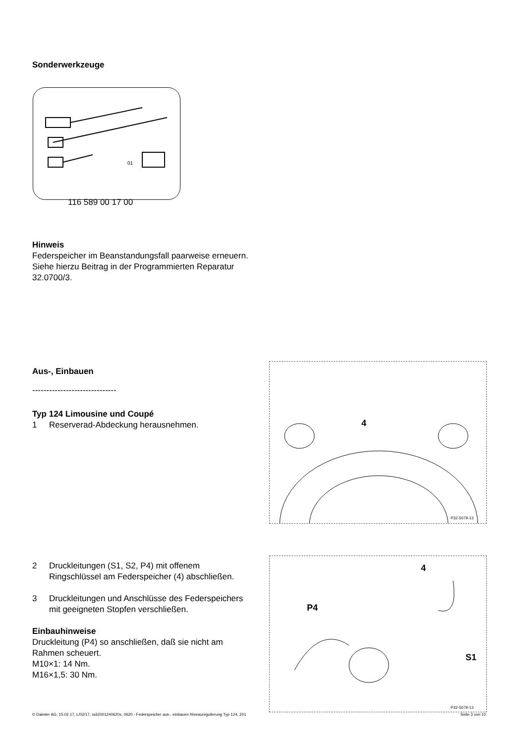Sonderwerkzeuge
01
116 589 00 17 00
Hinweis
Federspeicher im Beanstandungsfall paarweise erneuern. Siehe hierzu Beitrag in der Programmierten Reparatur 32.0700/3.
Aus-, Einbauen
------------------------------
Typ 124 Limousine und Coupé
1 Reserverad-Abdeckung herausnehmen.
2 Druckleitungen (S1, S2, P4) mit offenem Ringschlüssel am Federspeicher (4) abschließen.
3 Druckleitungen und Anschlüsse des Federspeichers mit geeigneten Stopfen verschließen.
Einbauhinweise
Druckleitung (P4) so anschließen, daß sie nicht am Rahmen scheuert.
M10×1: 14 Nm.
M16×1,5: 30 Nm.
4
P32-5079-13
4
P4
S1
P32-5079-13
© Daimler AG, 15.02.17, L/02/17, ra32001240620x, 0620 - Federspeicher aus-, einbauen Niveauregulierung Typ 124, 201 Seite 3 von 10